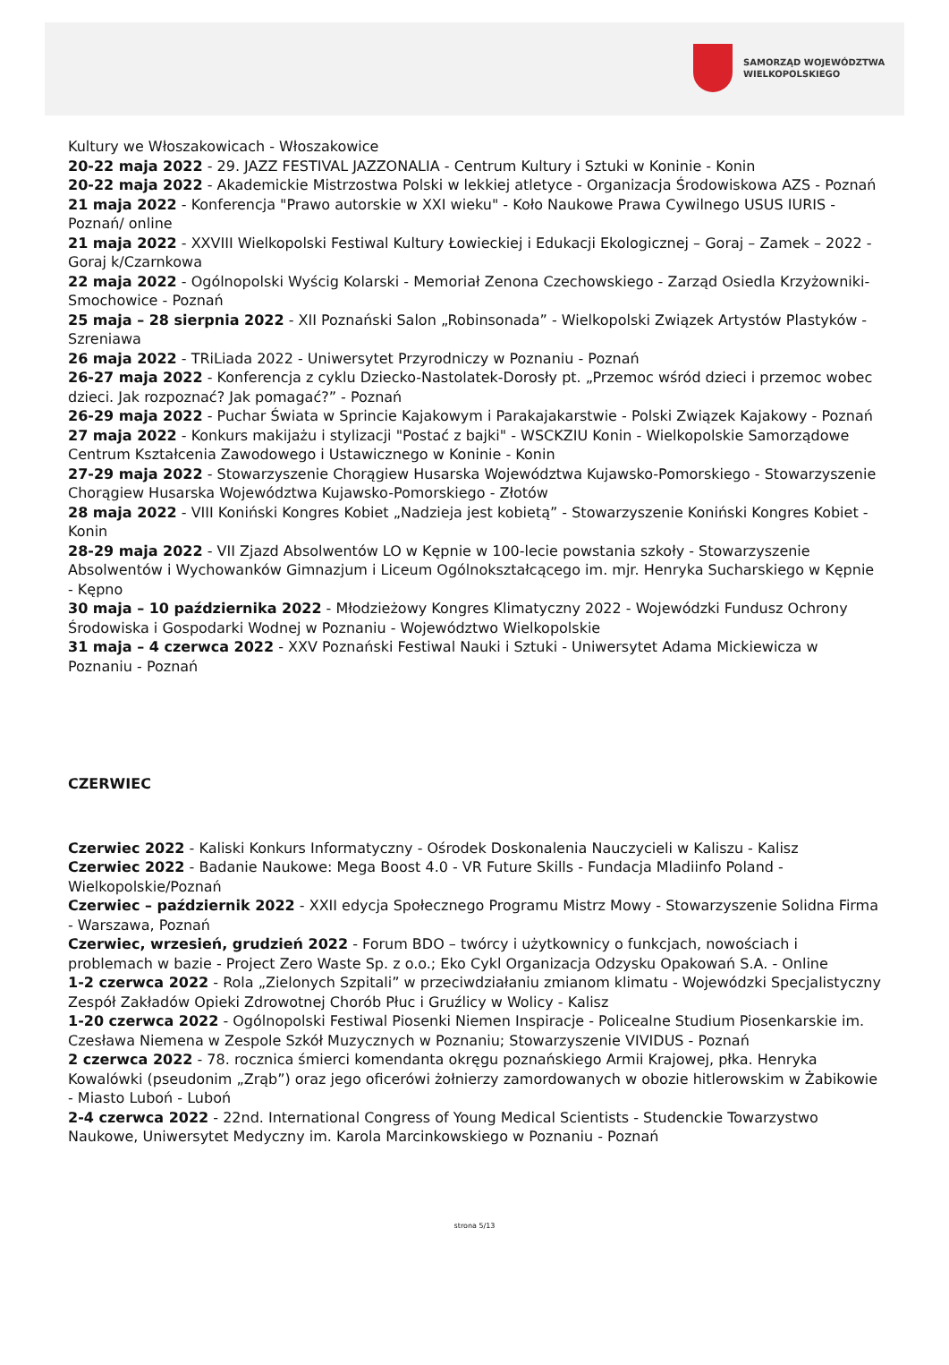SAMORZĄD WOJEWÓDZTWA
WIELKOPOLSKIEGO
Kultury we Włoszakowicach - Włoszakowice
20-22 maja 2022 - 29. JAZZ FESTIVAL JAZZONALIA - Centrum Kultury i Sztuki w Koninie - Konin
20-22 maja 2022 - Akademickie Mistrzostwa Polski w lekkiej atletyce - Organizacja Środowiskowa AZS - Poznań
21 maja 2022 - Konferencja "Prawo autorskie w XXI wieku" - Koło Naukowe Prawa Cywilnego USUS IURIS - Poznań/ online
21 maja 2022 - XXVIII Wielkopolski Festiwal Kultury Łowieckiej i Edukacji Ekologicznej – Goraj – Zamek – 2022 - Goraj k/Czarnkowa
22 maja 2022 - Ogólnopolski Wyścig Kolarski - Memoriał Zenona Czechowskiego - Zarząd Osiedla Krzyżowniki-Smochowice - Poznań
25 maja – 28 sierpnia 2022 - XII Poznański Salon „Robinsonada” - Wielkopolski Związek Artystów Plastyków - Szreniawa
26 maja 2022 - TRiLiada 2022 - Uniwersytet Przyrodniczy w Poznaniu - Poznań
26-27 maja 2022 - Konferencja z cyklu Dziecko-Nastolatek-Dorosły pt. „Przemoc wśród dzieci i przemoc wobec dzieci. Jak rozpoznać? Jak pomagać?” - Poznań
26-29 maja 2022 - Puchar Świata w Sprincie Kajakowym i Parakajakarstwie - Polski Związek Kajakowy - Poznań
27 maja 2022 - Konkurs makijażu i stylizacji "Postać z bajki" - WSCKZIU Konin - Wielkopolskie Samorządowe Centrum Kształcenia Zawodowego i Ustawicznego w Koninie - Konin
27-29 maja 2022 - Stowarzyszenie Chorągiew Husarska Województwa Kujawsko-Pomorskiego - Stowarzyszenie Chorągiew Husarska Województwa Kujawsko-Pomorskiego - Złotów
28 maja 2022 - VIII Koniński Kongres Kobiet „Nadzieja jest kobietą” - Stowarzyszenie Koniński Kongres Kobiet - Konin
28-29 maja 2022 - VII Zjazd Absolwentów LO w Kępnie w 100-lecie powstania szkoły - Stowarzyszenie Absolwentów i Wychowanków Gimnazjum i Liceum Ogólnokształcącego im. mjr. Henryka Sucharskiego w Kępnie - Kępno
30 maja – 10 października 2022 - Młodzieżowy Kongres Klimatyczny 2022 - Wojewódzki Fundusz Ochrony Środowiska i Gospodarki Wodnej w Poznaniu - Województwo Wielkopolskie
31 maja – 4 czerwca 2022 - XXV Poznański Festiwal Nauki i Sztuki - Uniwersytet Adama Mickiewicza w Poznaniu - Poznań
CZERWIEC
Czerwiec 2022 - Kaliski Konkurs Informatyczny - Ośrodek Doskonalenia Nauczycieli w Kaliszu - Kalisz
Czerwiec 2022 - Badanie Naukowe: Mega Boost 4.0 - VR Future Skills - Fundacja Mladiinfo Poland - Wielkopolskie/Poznań
Czerwiec – październik 2022 - XXII edycja Społecznego Programu Mistrz Mowy - Stowarzyszenie Solidna Firma - Warszawa, Poznań
Czerwiec, wrzesień, grudzień 2022 - Forum BDO – twórcy i użytkownicy o funkcjach, nowościach i problemach w bazie - Project Zero Waste Sp. z o.o.; Eko Cykl Organizacja Odzysku Opakowań S.A. - Online
1-2 czerwca 2022 - Rola „Zielonych Szpitali” w przeciwdziałaniu zmianom klimatu - Wojewódzki Specjalistyczny Zespół Zakładów Opieki Zdrowotnej Chorób Płuc i Gruźlicy w Wolicy - Kalisz
1-20 czerwca 2022 - Ogólnopolski Festiwal Piosenki Niemen Inspiracje - Policealne Studium Piosenkarskie im. Czesława Niemena w Zespole Szkół Muzycznych w Poznaniu; Stowarzyszenie VIVIDUS - Poznań
2 czerwca 2022 - 78. rocznica śmierci komendanta okręgu poznańskiego Armii Krajowej, płka. Henryka Kowalówki (pseudonim „Zrąb”) oraz jego oficerówi żołnierzy zamordowanych w obozie hitlerowskim w Żabikowie - Miasto Luboń - Luboń
2-4 czerwca 2022 - 22nd. International Congress of Young Medical Scientists - Studenckie Towarzystwo Naukowe, Uniwersytet Medyczny im. Karola Marcinkowskiego w Poznaniu - Poznań
strona 5/13